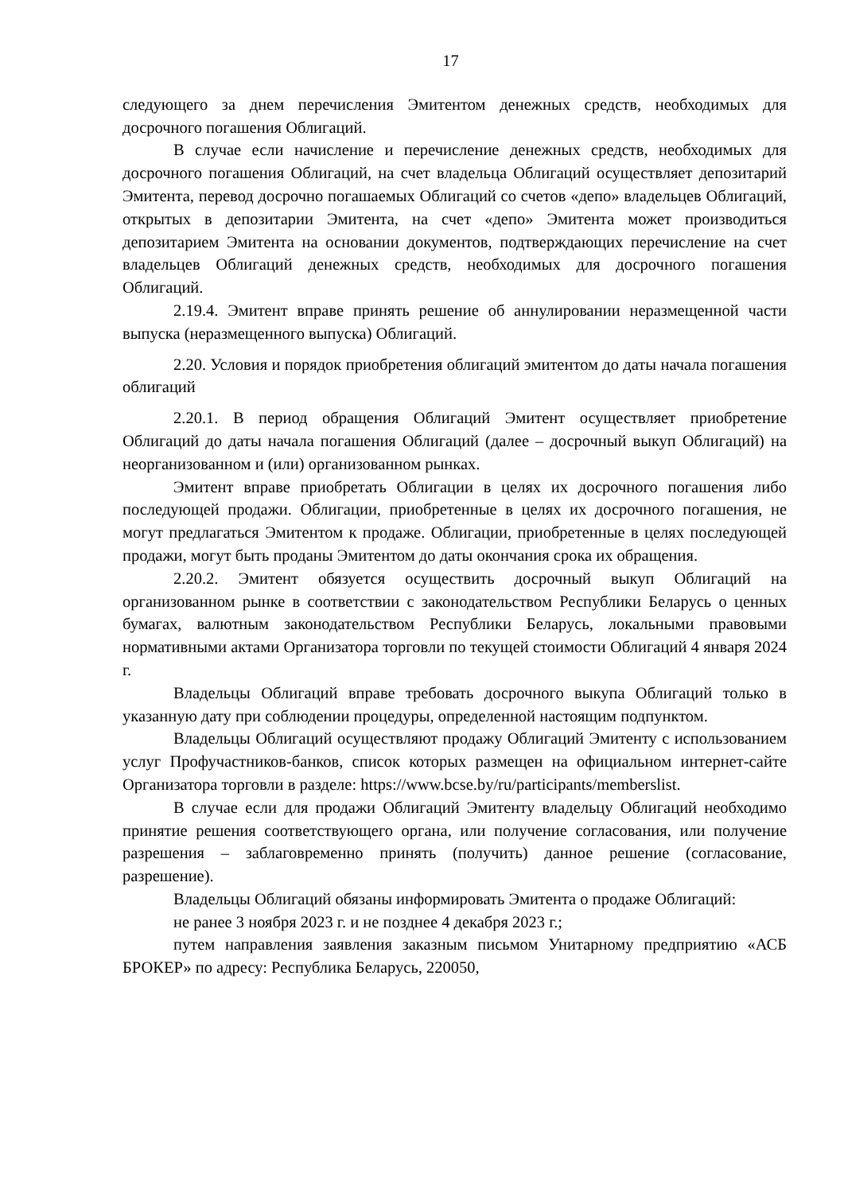17
следующего за днем перечисления Эмитентом денежных средств, необходимых для досрочного погашения Облигаций.
В случае если начисление и перечисление денежных средств, необходимых для досрочного погашения Облигаций, на счет владельца Облигаций осуществляет депозитарий Эмитента, перевод досрочно погашаемых Облигаций со счетов «депо» владельцев Облигаций, открытых в депозитарии Эмитента, на счет «депо» Эмитента может производиться депозитарием Эмитента на основании документов, подтверждающих перечисление на счет владельцев Облигаций денежных средств, необходимых для досрочного погашения Облигаций.
2.19.4. Эмитент вправе принять решение об аннулировании неразмещенной части выпуска (неразмещенного выпуска) Облигаций.
2.20. Условия и порядок приобретения облигаций эмитентом до даты начала погашения облигаций
2.20.1. В период обращения Облигаций Эмитент осуществляет приобретение Облигаций до даты начала погашения Облигаций (далее – досрочный выкуп Облигаций) на неорганизованном и (или) организованном рынках.
Эмитент вправе приобретать Облигации в целях их досрочного погашения либо последующей продажи. Облигации, приобретенные в целях их досрочного погашения, не могут предлагаться Эмитентом к продаже. Облигации, приобретенные в целях последующей продажи, могут быть проданы Эмитентом до даты окончания срока их обращения.
2.20.2. Эмитент обязуется осуществить досрочный выкуп Облигаций на организованном рынке в соответствии с законодательством Республики Беларусь о ценных бумагах, валютным законодательством Республики Беларусь, локальными правовыми нормативными актами Организатора торговли по текущей стоимости Облигаций 4 января 2024 г.
Владельцы Облигаций вправе требовать досрочного выкупа Облигаций только в указанную дату при соблюдении процедуры, определенной настоящим подпунктом.
Владельцы Облигаций осуществляют продажу Облигаций Эмитенту с использованием услуг Профучастников-банков, список которых размещен на официальном интернет-сайте Организатора торговли в разделе: https://www.bcse.by/ru/participants/memberslist.
В случае если для продажи Облигаций Эмитенту владельцу Облигаций необходимо принятие решения соответствующего органа, или получение согласования, или получение разрешения – заблаговременно принять (получить) данное решение (согласование, разрешение).
Владельцы Облигаций обязаны информировать Эмитента о продаже Облигаций:
не ранее 3 ноября 2023 г. и не позднее 4 декабря 2023 г.;
путем направления заявления заказным письмом Унитарному предприятию «АСБ БРОКЕР» по адресу: Республика Беларусь, 220050,